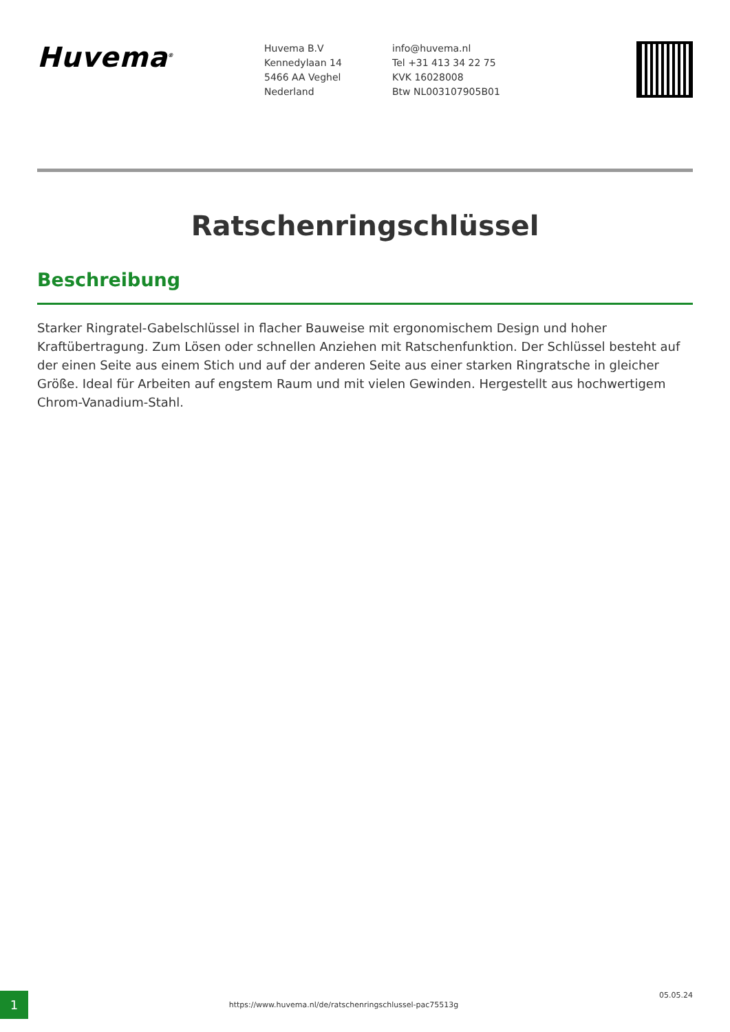Huvema<sup>®</sup>
Huvema B.V
Kennedylaan 14
5466 AA Veghel
Nederland
info@huvema.nl
Tel +31 413 34 22 75
KVK 16028008
Btw NL003107905B01
Ratschenringschlüssel
Beschreibung
Starker Ringratel-Gabelschlüssel in flacher Bauweise mit ergonomischem Design und hoher Kraftübertragung. Zum Lösen oder schnellen Anziehen mit Ratschenfunktion. Der Schlüssel besteht auf der einen Seite aus einem Stich und auf der anderen Seite aus einer starken Ringratsche in gleicher Größe. Ideal für Arbeiten auf engstem Raum und mit vielen Gewinden. Hergestellt aus hochwertigem Chrom-Vanadium-Stahl.
1
https://www.huvema.nl/de/ratschenringschlussel-pac75513g
05.05.24